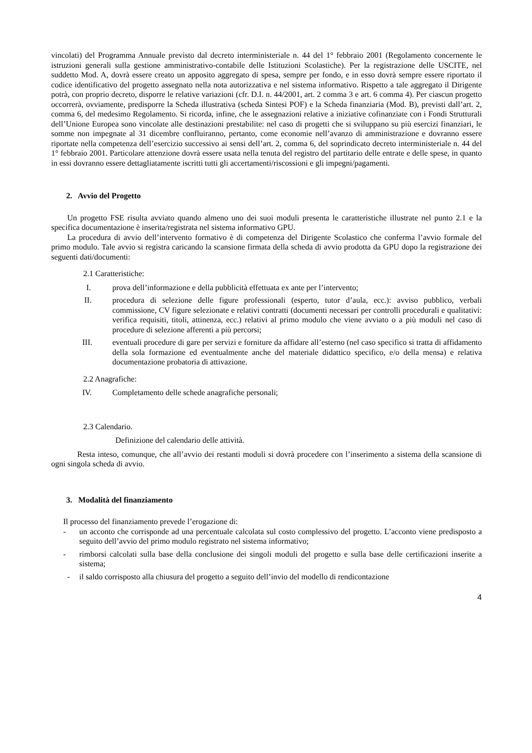vincolati) del Programma Annuale previsto dal decreto interministeriale n. 44 del 1° febbraio 2001 (Regolamento concernente le istruzioni generali sulla gestione amministrativo-contabile delle Istituzioni Scolastiche). Per la registrazione delle USCITE, nel suddetto Mod. A, dovrà essere creato un apposito aggregato di spesa, sempre per fondo, e in esso dovrà sempre essere riportato il codice identificativo del progetto assegnato nella nota autorizzativa e nel sistema informativo. Rispetto a tale aggregato il Dirigente potrà, con proprio decreto, disporre le relative variazioni (cfr. D.I. n. 44/2001, art. 2 comma 3 e art. 6 comma 4). Per ciascun progetto occorrerà, ovviamente, predisporre la Scheda illustrativa (scheda Sintesi POF) e la Scheda finanziaria (Mod. B), previsti dall’art. 2, comma 6, del medesimo Regolamento. Si ricorda, infine, che le assegnazioni relative a iniziative cofinanziate con i Fondi Strutturali dell’Unione Europea sono vincolate alle destinazioni prestabilite: nel caso di progetti che si sviluppano su più esercizi finanziari, le somme non impegnate al 31 dicembre confluiranno, pertanto, come economie nell’avanzo di amministrazione e dovranno essere riportate nella competenza dell’esercizio successivo ai sensi dell’art. 2, comma 6, del soprindicato decreto interministeriale n. 44 del 1° febbraio 2001. Particolare attenzione dovrà essere usata nella tenuta del registro del partitario delle entrate e delle spese, in quanto in essi dovranno essere dettagliatamente iscritti tutti gli accertamenti/riscossioni e gli impegni/pagamenti.
2. Avvio del Progetto
Un progetto FSE risulta avviato quando almeno uno dei suoi moduli presenta le caratteristiche illustrate nel punto 2.1 e la specifica documentazione è inserita/registrata nel sistema informativo GPU.
La procedura di avvio dell’intervento formativo è di competenza del Dirigente Scolastico che conferma l’avvio formale del primo modulo. Tale avvio si registra caricando la scansione firmata della scheda di avvio prodotta da GPU dopo la registrazione dei seguenti dati/documenti:
2.1 Caratteristiche:
I. prova dell’informazione e della pubblicità effettuata ex ante per l’intervento;
II. procedura di selezione delle figure professionali (esperto, tutor d’aula, ecc.): avviso pubblico, verbali commissione, CV figure selezionate e relativi contratti (documenti necessari per controlli procedurali e qualitativi: verifica requisiti, titoli, attinenza, ecc.) relativi al primo modulo che viene avviato o a più moduli nel caso di procedure di selezione afferenti a più percorsi;
III. eventuali procedure di gare per servizi e forniture da affidare all’esterno (nel caso specifico si tratta di affidamento della sola formazione ed eventualmente anche del materiale didattico specifico, e/o della mensa) e relativa documentazione probatoria di attivazione.
2.2 Anagrafiche:
IV. Completamento delle schede anagrafiche personali;
2.3 Calendario.
Definizione del calendario delle attività.
Resta inteso, comunque, che all’avvio dei restanti moduli si dovrà procedere con l’inserimento a sistema della scansione di ogni singola scheda di avvio.
3. Modalità del finanziamento
Il processo del finanziamento prevede l’erogazione di:
- un acconto che corrisponde ad una percentuale calcolata sul costo complessivo del progetto. L’acconto viene predisposto a seguito dell’avvio del primo modulo registrato nel sistema informativo;
- rimborsi calcolati sulla base della conclusione dei singoli moduli del progetto e sulla base delle certificazioni inserite a sistema;
- il saldo corrisposto alla chiusura del progetto a seguito dell’invio del modello di rendicontazione
4